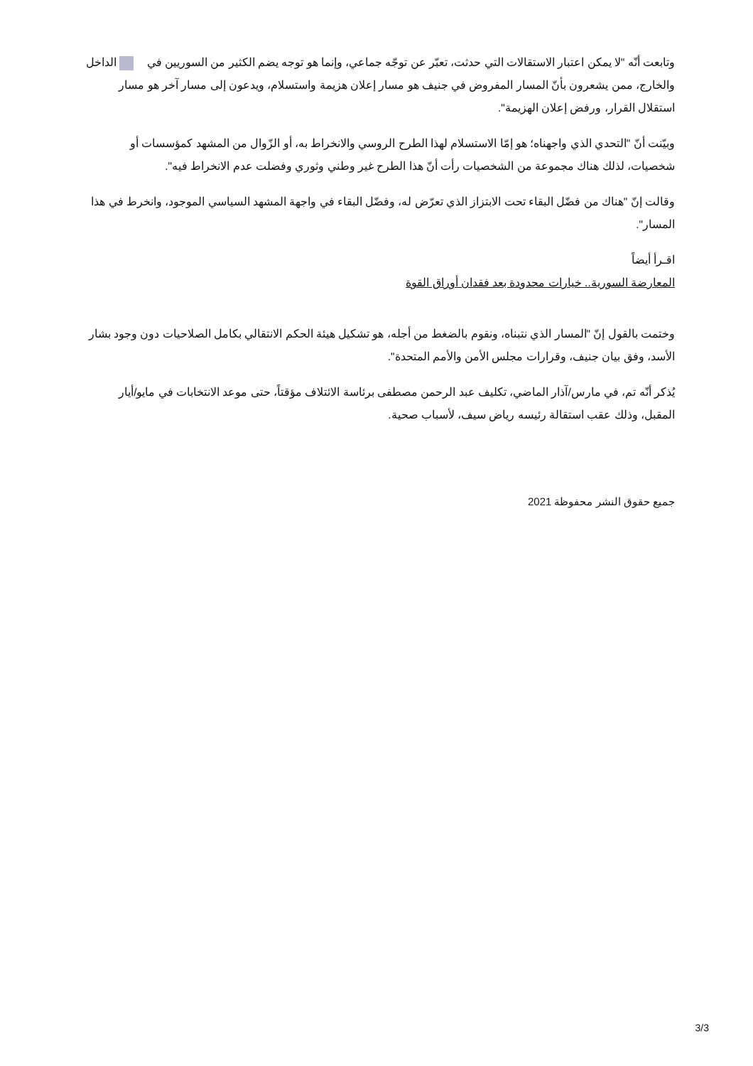وتابعت أنّه "لا يمكن اعتبار الاستقالات التي حدثت، تعبّر عن توجّه جماعي، وإنما هو توجه يضم الكثير من السوريين في الداخل والخارج، ممن يشعرون بأنّ المسار المفروض في جنيف هو مسار إعلان هزيمة واستسلام، ويدعون إلى مسار آخر هو مسار استقلال القرار، ورفض إعلان الهزيمة".
وبيّنت أنّ "التحدي الذي واجهناه؛ هو إمّا الاستسلام لهذا الطرح الروسي والانخراط به، أو الزّوال من المشهد كمؤسسات أو شخصيات، لذلك هناك مجموعة من الشخصيات رأت أنّ هذا الطرح غير وطني وثوري وفضلت عدم الانخراط فيه".
وقالت إنّ "هناك من فضّل البقاء تحت الابتزاز الذي تعرّض له، وفضّل البقاء في واجهة المشهد السياسي الموجود، وانخرط في هذا المسار".
اقـرأ أيضاً
المعارضة السورية.. خيارات محدودة بعد فقدان أوراق القوة
وختمت بالقول إنّ "المسار الذي نتبناه، ونقوم بالضغط من أجله، هو تشكيل هيئة الحكم الانتقالي بكامل الصلاحيات دون وجود بشار الأسد، وفق بيان جنيف، وقرارات مجلس الأمن والأمم المتحدة".
يُذكر أنّه تم، في مارس/آذار الماضي، تكليف عبد الرحمن مصطفى برئاسة الائتلاف مؤقتاً، حتى موعد الانتخابات في مايو/أيار المقبل، وذلك عقب استقالة رئيسه رياض سيف، لأسباب صحية.
جميع حقوق النشر محفوظة 2021
3/3